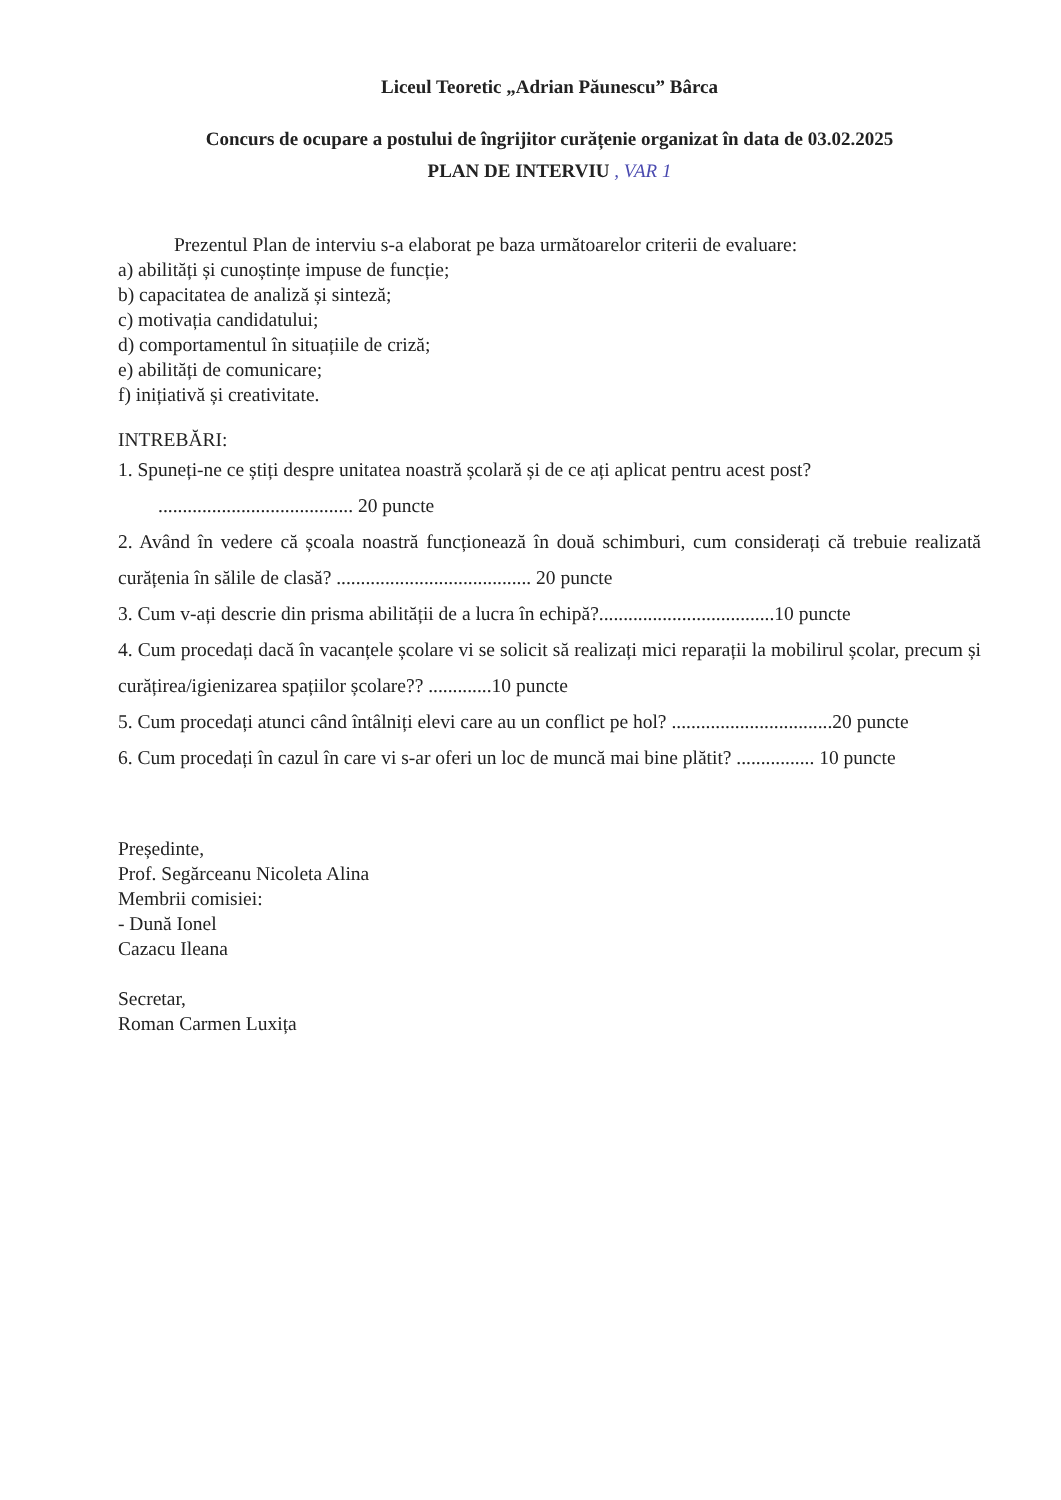Liceul Teoretic „Adrian Păunescu” Bârca
Concurs de ocupare a postului de îngrijitor curățenie organizat în data de 03.02.2025
PLAN DE INTERVIU , VAR 1
Prezentul Plan de interviu s-a elaborat pe baza următoarelor criterii de evaluare:
a) abilități și cunoștințe impuse de funcție;
b) capacitatea de analiză și sinteză;
c) motivația candidatului;
d) comportamentul în situațiile de criză;
e) abilități de comunicare;
f) inițiativă și creativitate.
INTREBĂRI:
1. Spuneți-ne ce știți despre unitatea noastră școlară și de ce ați aplicat pentru acest post?
........................................ 20 puncte
2. Având în vedere că școala noastră funcționează în două schimburi, cum considerați că trebuie realizată curățenia în sălile de clasă? ........................................ 20 puncte
3. Cum v-ați descrie din prisma abilității de a lucra în echipă?....................................10 puncte
4. Cum procedați dacă în vacanțele școlare vi se solicit să realizați mici reparații la mobilirul școlar, precum și curățirea/igienizarea spațiilor școlare?? .............10 puncte
5. Cum procedați atunci când întâlniți elevi care au un conflict pe hol? .................................20 puncte
6. Cum procedați în cazul în care vi s-ar oferi un loc de muncă mai bine plătit? ................ 10 puncte
Președinte,
Prof. Segărceanu Nicoleta Alina
Membrii comisiei:
- Dună Ionel
Cazacu Ileana
Secretar,
Roman Carmen Luxița